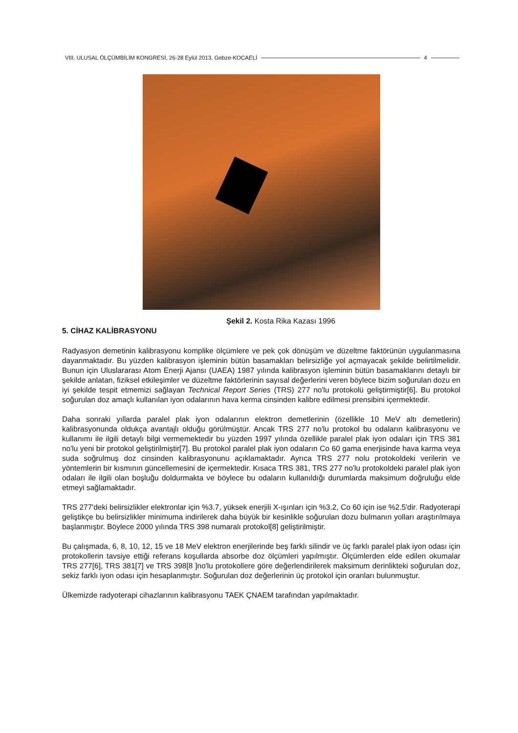VIII. ULUSAL ÖLÇÜMBİLİM KONGRESİ, 26-28 Eylül 2013, Gebze-KOCAELİ 4
Şekil 2. Kosta Rika Kazası 1996
5. CİHAZ KALİBRASYONU
Radyasyon demetinin kalibrasyonu komplike ölçümlere ve pek çok dönüşüm ve düzeltme faktörünün uygulanmasına dayanmaktadır. Bu yüzden kalibrasyon işleminin bütün basamakları belirsizliğe yol açmayacak şekilde belirtilmelidir. Bunun için Uluslararası Atom Enerji Ajansı (UAEA) 1987 yılında kalibrasyon işleminin bütün basamaklarını detaylı bir şekilde anlatan, fiziksel etkileşimler ve düzeltme faktörlerinin sayısal değerlerini veren böylece bizim soğurulan dozu en iyi şekilde tespit etmemizi sağlayan Technical Report Series (TRS) 277 no'lu protokolü geliştirmiştir[6]. Bu protokol soğurulan doz amaçlı kullanılan iyon odalarının hava kerma cinsinden kalibre edilmesi prensibini içermektedir.
Daha sonraki yıllarda paralel plak iyon odalarının elektron demetlerinin (özellikle 10 MeV altı demetlerin) kalibrasyonunda oldukça avantajlı olduğu görülmüştür. Ancak TRS 277 no'lu protokol bu odaların kalibrasyonu ve kullanımı ile ilgili detaylı bilgi vermemektedir bu yüzden 1997 yılında özellikle paralel plak iyon odaları için TRS 381 no'lu yeni bir protokol geliştirilmiştir[7]. Bu protokol paralel plak iyon odaların Co 60 gama enerjisinde hava karma veya suda soğrulmuş doz cinsinden kalibrasyonunu açıklamaktadır. Ayrıca TRS 277 nolu protokoldeki verilerin ve yöntemlerin bir kısmının güncellemesini de içermektedir. Kısaca TRS 381, TRS 277 no'lu protokoldeki paralel plak iyon odaları ile ilgili olan boşluğu doldurmakta ve böylece bu odaların kullanıldığı durumlarda maksimum doğruluğu elde etmeyi sağlamaktadır.
TRS 277'deki belirsizlikler elektronlar için %3.7, yüksek enerjili X-ışınları için %3.2, Co 60 için ise %2.5'dir. Radyoterapi geliştikçe bu belirsizlikler minimuma indirilerek daha büyük bir kesinlikle soğurulan dozu bulmanın yolları araştırılmaya başlanmıştır. Böylece 2000 yılında TRS 398 numaralı protokol[8] geliştirilmiştir.
Bu çalışmada, 6, 8, 10, 12, 15 ve 18 MeV elektron enerjilerinde beş farklı silindir ve üç farklı paralel plak iyon odası için protokollerin tavsiye ettiği referans koşullarda absorbe doz ölçümleri yapılmıştır. Ölçümlerden elde edilen okumalar TRS 277[6], TRS 381[7] ve TRS 398[8 ]no'lu protokollere göre değerlendirilerek maksimum derinlikteki soğurulan doz, sekiz farklı iyon odası için hesaplanmıştır. Soğurulan doz değerlerinin üç protokol için oranları bulunmuştur.
Ülkemizde radyoterapi cihazlarının kalibrasyonu TAEK ÇNAEM tarafından yapılmaktadır.